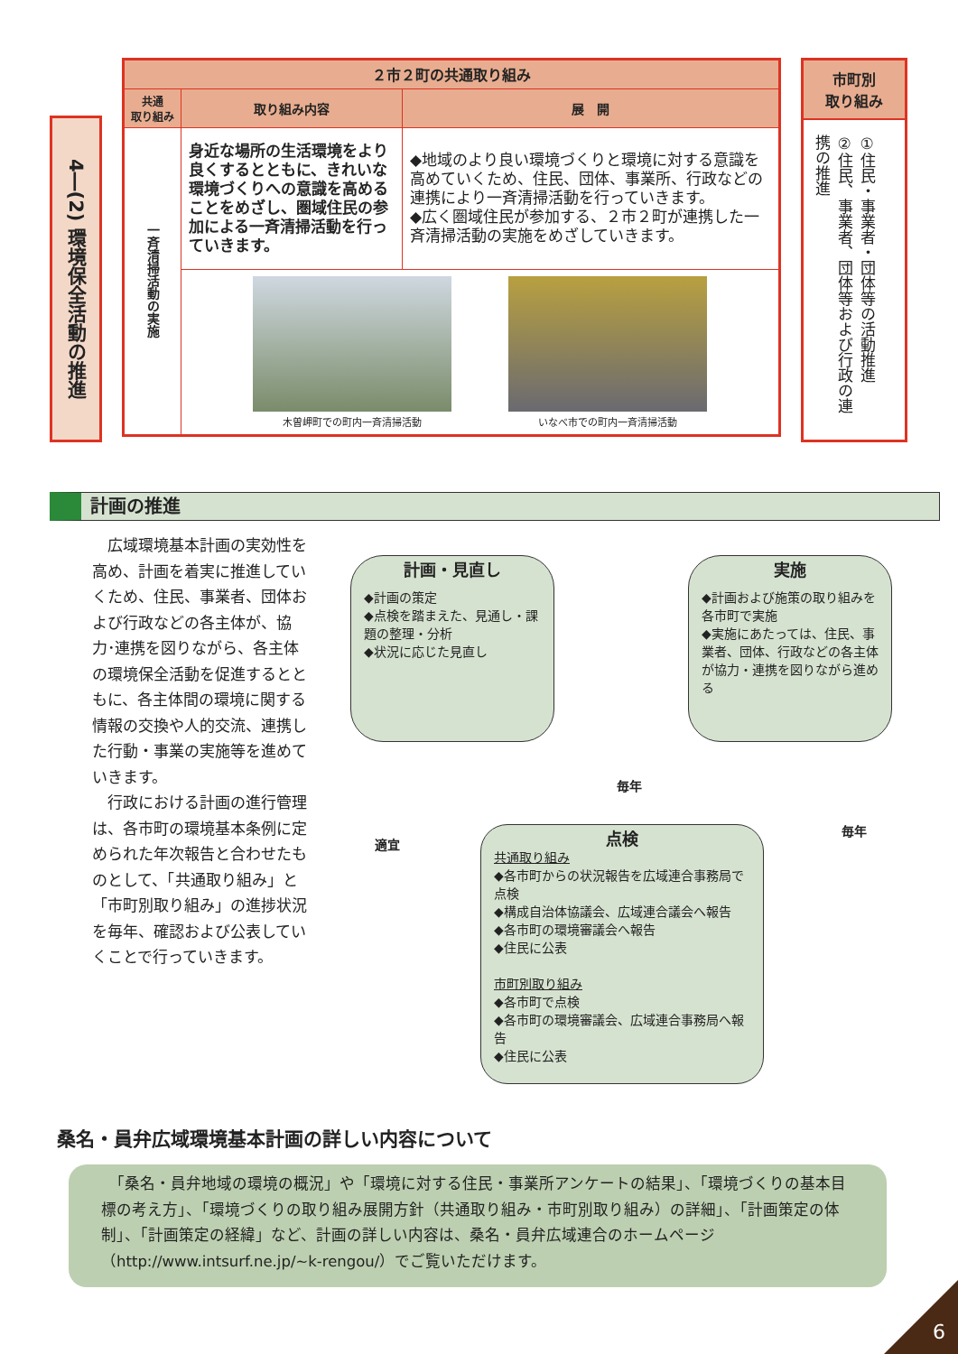4―(2) 環境保全活動の推進
| ２市２町の共通取り組み | | |
| --- | --- | --- |
| 共通 取り組み | 取り組み内容 | 展 開 |
| 一斉清掃活動の実施 | 身近な場所の生活環境をより良くするとともに、きれいな環境づくりへの意識を高めることをめざし、圏域住民の参加による一斉清掃活動を行っていきます。 | ◆地域のより良い環境づくりと環境に対する意識を高めていくため、住民、団体、事業所、行政などの連携により一斉清掃活動を行っていきます。 ◆広く圏域住民が参加する、２市２町が連携した一斉清掃活動の実施をめざしていきます。 |
| | 木曽岬町での町内一斉清掃活動 いなべ市での町内一斉清掃活動 | |
市町別
取り組み
①住民・事業者・団体等の活動推進
②住民、事業者、団体等および行政の連携の推進
計画の推進
　広域環境基本計画の実効性を高め、計画を着実に推進していくため、住民、事業者、団体および行政などの各主体が、協力･連携を図りながら、各主体の環境保全活動を促進するとともに、各主体間の環境に関する情報の交換や人的交流、連携した行動・事業の実施等を進めていきます。
　行政における計画の進行管理は、各市町の環境基本条例に定められた年次報告と合わせたものとして、「共通取り組み」と「市町別取り組み」の進捗状況を毎年、確認および公表していくことで行っていきます。
計画・見直し
◆計画の策定
◆点検を踏まえた、見通し・課題の整理・分析
◆状況に応じた見直し
実施
◆計画および施策の取り組みを各市町で実施
◆実施にあたっては、住民、事業者、団体、行政などの各主体が協力・連携を図りながら進める
点検
共通取り組み
◆各市町からの状況報告を広域連合事務局で点検
◆構成自治体協議会、広域連合議会へ報告
◆各市町の環境審議会へ報告
◆住民に公表
市町別取り組み
◆各市町で点検
◆各市町の環境審議会、広域連合事務局へ報告
◆住民に公表
毎年
毎年
適宜
桑名・員弁広域環境基本計画の詳しい内容について
　「桑名・員弁地域の環境の概況」や「環境に対する住民・事業所アンケートの結果」、「環境づくりの基本目標の考え方」、「環境づくりの取り組み展開方針（共通取り組み・市町別取り組み）の詳細」、「計画策定の体制」、「計画策定の経緯」など、計画の詳しい内容は、桑名・員弁広域連合のホームページ（http://www.intsurf.ne.jp/~k-rengou/）でご覧いただけます。
6